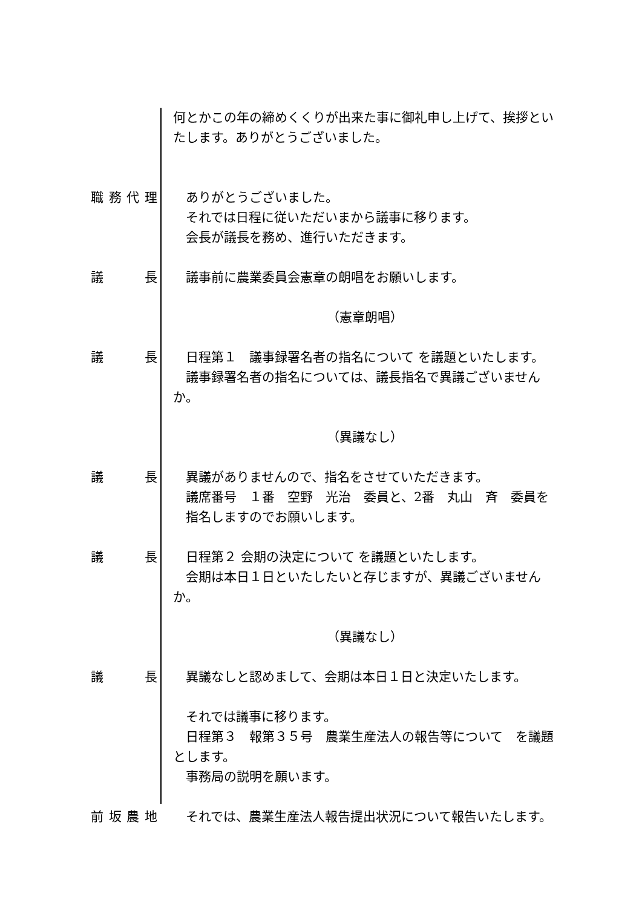何とかこの年の締めくくりが出来た事に御礼申し上げて、挨拶といたします。ありがとうございました。
職務代理 　ありがとうございました。
　それでは日程に従いただいまから議事に移ります。
　会長が議長を務め、進行いただきます。
議長 　議事前に農業委員会憲章の朗唱をお願いします。
（憲章朗唱）
議長 　日程第１　議事録署名者の指名について を議題といたします。
　議事録署名者の指名については、議長指名で異議ございませんか。
（異議なし）
議長 　異議がありませんので、指名をさせていただきます。
　議席番号　１番　空野　光治　委員と、2番　丸山　斉　委員を
　指名しますのでお願いします。
議長 　日程第２ 会期の決定について を議題といたします。
　会期は本日１日といたしたいと存じますが、異議ございませんか。
（異議なし）
議長 　異議なしと認めまして、会期は本日１日と決定いたします。
　それでは議事に移ります。
　日程第３　報第３５号　農業生産法人の報告等について　を議題とします。
　事務局の説明を願います。
前坂農地 　それでは、農業生産法人報告提出状況について報告いたします。